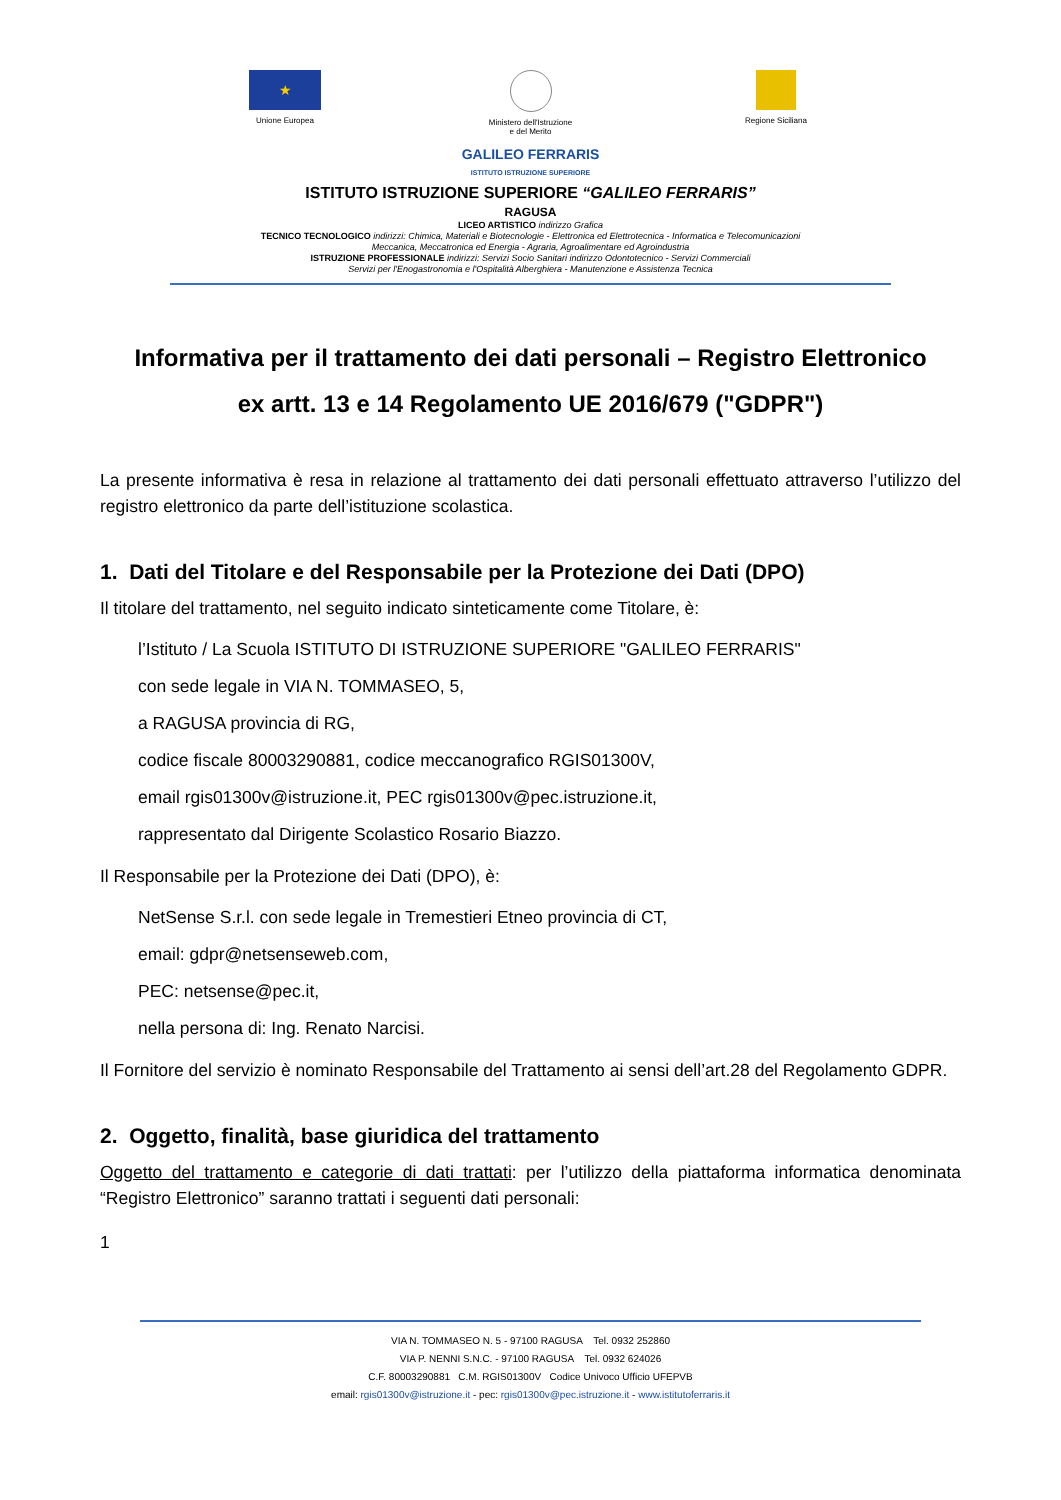★
Unione Europea
Ministero dell'Istruzione
e del Merito
Regione Siciliana
GALILEO FERRARIS
ISTITUTO ISTRUZIONE SUPERIORE
ISTITUTO ISTRUZIONE SUPERIORE “GALILEO FERRARIS”
RAGUSA
LICEO ARTISTICO indirizzo Grafica
TECNICO TECNOLOGICO indirizzi: Chimica, Materiali e Biotecnologie - Elettronica ed Elettrotecnica - Informatica e Telecomunicazioni
Meccanica, Meccatronica ed Energia - Agraria, Agroalimentare ed Agroindustria
ISTRUZIONE PROFESSIONALE indirizzi: Servizi Socio Sanitari indirizzo Odontotecnico - Servizi Commerciali
Servizi per l'Enogastronomia e l'Ospitalità Alberghiera - Manutenzione e Assistenza Tecnica
Informativa per il trattamento dei dati personali – Registro Elettronico
ex artt. 13 e 14 Regolamento UE 2016/679 ("GDPR")
La presente informativa è resa in relazione al trattamento dei dati personali effettuato attraverso l’utilizzo del registro elettronico da parte dell’istituzione scolastica.
1. Dati del Titolare e del Responsabile per la Protezione dei Dati (DPO)
Il titolare del trattamento, nel seguito indicato sinteticamente come Titolare, è:
l’Istituto / La Scuola ISTITUTO DI ISTRUZIONE SUPERIORE "GALILEO FERRARIS"
con sede legale in VIA N. TOMMASEO, 5,
a RAGUSA provincia di RG,
codice fiscale 80003290881, codice meccanografico RGIS01300V,
email rgis01300v@istruzione.it, PEC rgis01300v@pec.istruzione.it,
rappresentato dal Dirigente Scolastico Rosario Biazzo.
Il Responsabile per la Protezione dei Dati (DPO), è:
NetSense S.r.l. con sede legale in Tremestieri Etneo provincia di CT,
email: gdpr@netsenseweb.com,
PEC: netsense@pec.it,
nella persona di: Ing. Renato Narcisi.
Il Fornitore del servizio è nominato Responsabile del Trattamento ai sensi dell’art.28 del Regolamento GDPR.
2. Oggetto, finalità, base giuridica del trattamento
Oggetto del trattamento e categorie di dati trattati: per l’utilizzo della piattaforma informatica denominata “Registro Elettronico” saranno trattati i seguenti dati personali:
1
VIA N. TOMMASEO N. 5 - 97100 RAGUSA Tel. 0932 252860
VIA P. NENNI S.N.C. - 97100 RAGUSA Tel. 0932 624026
C.F. 80003290881 C.M. RGIS01300V Codice Univoco Ufficio UFEPVB
email: rgis01300v@istruzione.it - pec: rgis01300v@pec.istruzione.it - www.istitutoferraris.it